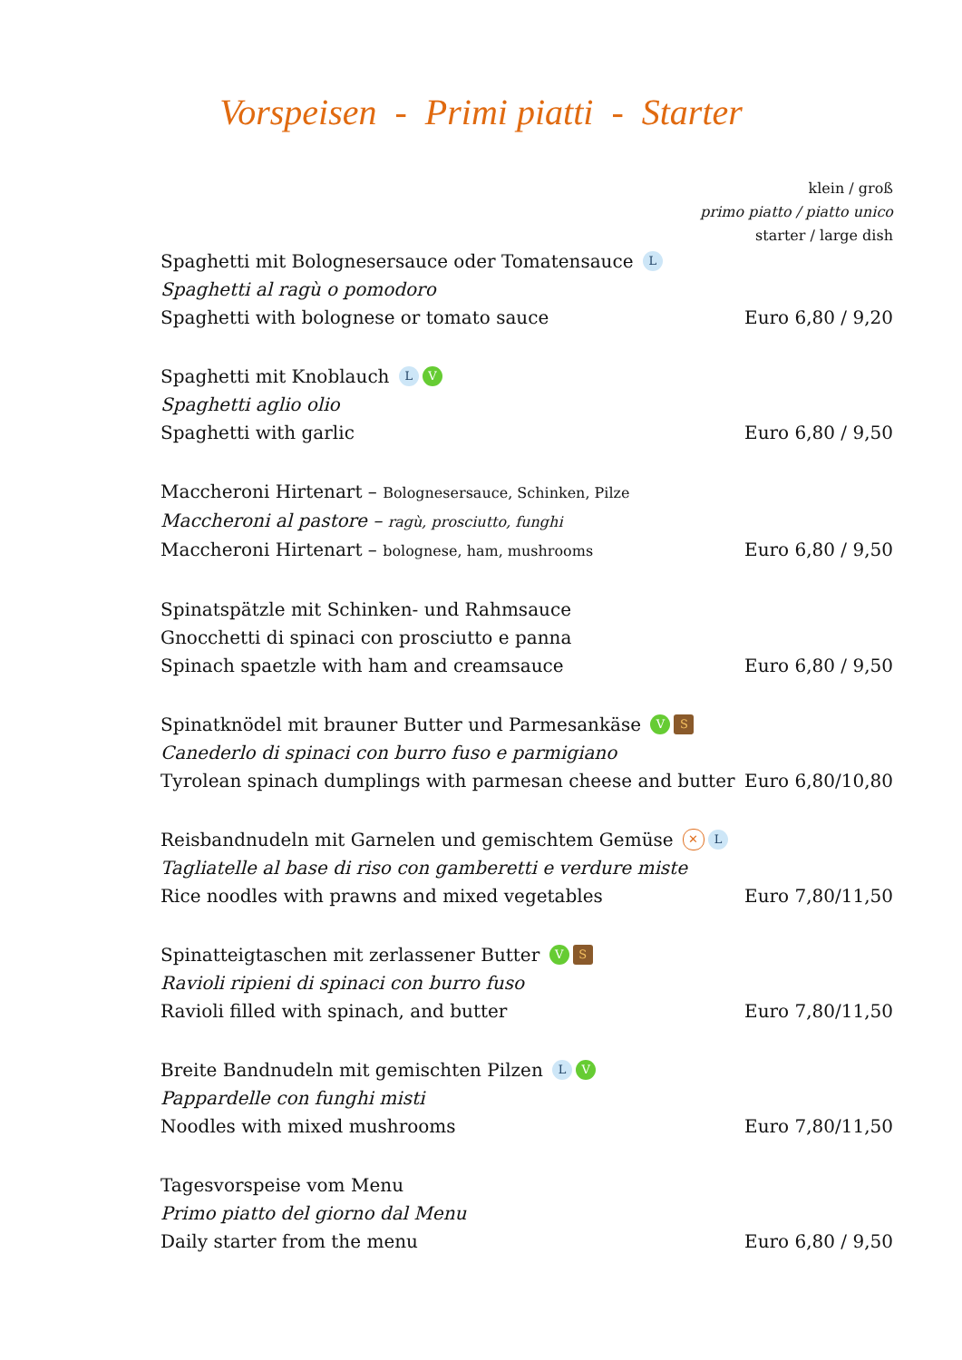Vorspeisen - Primi piatti - Starter
klein / groß
primo piatto / piatto unico
starter / large dish
Spaghetti mit Bolognesersauce oder Tomatensauce L
Spaghetti al ragù o pomodoro
Spaghetti with bolognese or tomato sauce Euro 6,80 / 9,20
Spaghetti mit Knoblauch L V
Spaghetti aglio olio
Spaghetti with garlic Euro 6,80 / 9,50
Maccheroni Hirtenart – Bolognesersauce, Schinken, Pilze
Maccheroni al pastore – ragù, prosciutto, funghi
Maccheroni Hirtenart – bolognese, ham, mushrooms Euro 6,80 / 9,50
Spinatspätzle mit Schinken- und Rahmsauce
Gnocchetti di spinaci con prosciutto e panna
Spinach spaetzle with ham and creamsauce Euro 6,80 / 9,50
Spinatknödel mit brauner Butter und Parmesankäse V S
Canederlo di spinaci con burro fuso e parmigiano
Tyrolean spinach dumplings with parmesan cheese and butter Euro 6,80/10,80
Reisbandnudeln mit Garnelen und gemischtem Gemüse ✕ L
Tagliatelle al base di riso con gamberetti e verdure miste
Rice noodles with prawns and mixed vegetables Euro 7,80/11,50
Spinatteigtaschen mit zerlassener Butter V S
Ravioli ripieni di spinaci con burro fuso
Ravioli filled with spinach, and butter Euro 7,80/11,50
Breite Bandnudeln mit gemischten Pilzen L V
Pappardelle con funghi misti
Noodles with mixed mushrooms Euro 7,80/11,50
Tagesvorspeise vom Menu
Primo piatto del giorno dal Menu
Daily starter from the menu Euro 6,80 / 9,50